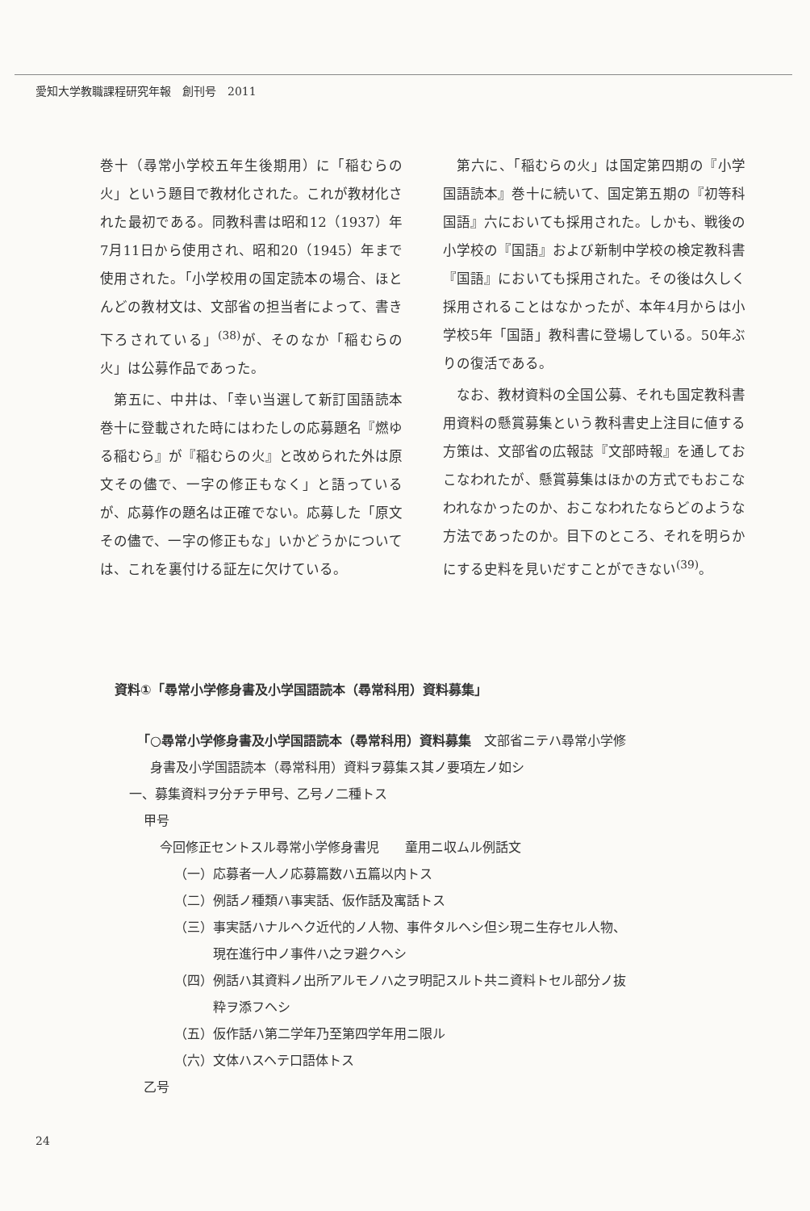愛知大学教職課程研究年報　創刊号　2011
巻十（尋常小学校五年生後期用）に「稲むらの火」という題目で教材化された。これが教材化された最初である。同教科書は昭和12（1937）年7月11日から使用され、昭和20（1945）年まで使用された。「小学校用の国定読本の場合、ほとんどの教材文は、文部省の担当者によって、書き下ろされている」<sup>(38)</sup>が、そのなか「稲むらの火」は公募作品であった。
　第五に、中井は、「幸い当選して新訂国語読本巻十に登載された時にはわたしの応募題名『燃ゆる稲むら』が『稲むらの火』と改められた外は原文その儘で、一字の修正もなく」と語っているが、応募作の題名は正確でない。応募した「原文その儘で、一字の修正もな」いかどうかについては、これを裏付ける証左に欠けている。
　第六に、「稲むらの火」は国定第四期の『小学国語読本』巻十に続いて、国定第五期の『初等科国語』六においても採用された。しかも、戦後の小学校の『国語』および新制中学校の検定教科書『国語』においても採用された。その後は久しく採用されることはなかったが、本年4月からは小学校5年「国語」教科書に登場している。50年ぶりの復活である。
　なお、教材資料の全国公募、それも国定教科書用資料の懸賞募集という教科書史上注目に値する方策は、文部省の広報誌『文部時報』を通しておこなわれたが、懸賞募集はほかの方式でもおこなわれなかったのか、おこなわれたならどのような方法であったのか。目下のところ、それを明らかにする史料を見いだすことができない<sup>(39)</sup>。
資料①「尋常小学修身書及小学国語読本（尋常科用）資料募集」
「○尋常小学修身書及小学国語読本（尋常科用）資料募集　文部省ニテハ尋常小学修
身書及小学国語読本（尋常科用）資料ヲ募集ス其ノ要項左ノ如シ
一、募集資料ヲ分チテ甲号、乙号ノ二種トス
甲号
今回修正セントスル尋常小学修身書児　　童用ニ収ムル例話文
（一）応募者一人ノ応募篇数ハ五篇以内トス
（二）例話ノ種類ハ事実話、仮作話及寓話トス
（三）事実話ハナルヘク近代的ノ人物、事件タルヘシ但シ現ニ生存セル人物、
　　　現在進行中ノ事件ハ之ヲ避クヘシ
（四）例話ハ其資料ノ出所アルモノハ之ヲ明記スルト共ニ資料トセル部分ノ抜
　　　粋ヲ添フヘシ
（五）仮作話ハ第二学年乃至第四学年用ニ限ル
（六）文体ハスヘテ口語体トス
乙号
24